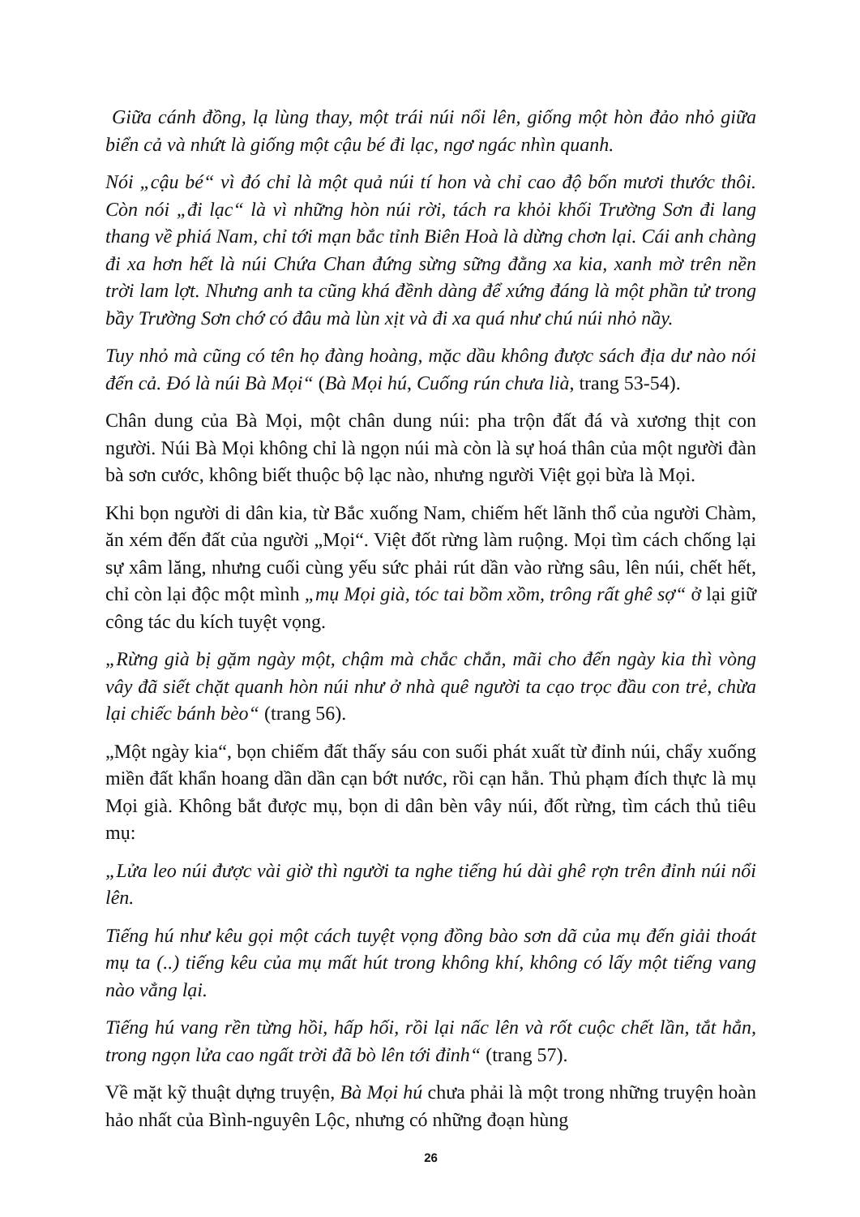Giữa cánh đồng, lạ lùng thay, một trái núi nổi lên, giống một hòn đảo nhỏ giữa biển cả và nhứt là giống một cậu bé đi lạc, ngơ ngác nhìn quanh.
Nói „cậu bé“ vì đó chỉ là một quả núi tí hon và chỉ cao độ bốn mươi thước thôi. Còn nói „đi lạc“ là vì những hòn núi rời, tách ra khỏi khối Trường Sơn đi lang thang về phiá Nam, chỉ tới mạn bắc tỉnh Biên Hoà là dừng chơn lại. Cái anh chàng đi xa hơn hết là núi Chứa Chan đứng sừng sững đằng xa kia, xanh mờ trên nền trời lam lợt. Nhưng anh ta cũng khá đềnh dàng để xứng đáng là một phần tử trong bầy Trường Sơn chớ có đâu mà lùn xịt và đi xa quá như chú núi nhỏ nầy.
Tuy nhỏ mà cũng có tên họ đàng hoàng, mặc dầu không được sách địa dư nào nói đến cả. Đó là núi Bà Mọi“ (Bà Mọi hú, Cuống rún chưa lià, trang 53-54).
Chân dung của Bà Mọi, một chân dung núi: pha trộn đất đá và xương thịt con người. Núi Bà Mọi không chỉ là ngọn núi mà còn là sự hoá thân của một người đàn bà sơn cước, không biết thuộc bộ lạc nào, nhưng người Việt gọi bừa là Mọi.
Khi bọn người di dân kia, từ Bắc xuống Nam, chiếm hết lãnh thổ của người Chàm, ăn xém đến đất của người „Mọi“. Việt đốt rừng làm ruộng. Mọi tìm cách chống lại sự xâm lăng, nhưng cuối cùng yếu sức phải rút dần vào rừng sâu, lên núi, chết hết, chỉ còn lại độc một mình „mụ Mọi già, tóc tai bồm xồm, trông rất ghê sợ“ ở lại giữ công tác du kích tuyệt vọng.
„Rừng già bị gặm ngày một, chậm mà chắc chắn, mãi cho đến ngày kia thì vòng vây đã siết chặt quanh hòn núi như ở nhà quê người ta cạo trọc đầu con trẻ, chừa lại chiếc bánh bèo“ (trang 56).
„Một ngày kia“, bọn chiếm đất thấy sáu con suối phát xuất từ đỉnh núi, chẩy xuống miền đất khẩn hoang dần dần cạn bớt nước, rồi cạn hẳn. Thủ phạm đích thực là mụ Mọi già. Không bắt được mụ, bọn di dân bèn vây núi, đốt rừng, tìm cách thủ tiêu mụ:
„Lửa leo núi được vài giờ thì người ta nghe tiếng hú dài ghê rợn trên đỉnh núi nổi lên.
Tiếng hú như kêu gọi một cách tuyệt vọng đồng bào sơn dã của mụ đến giải thoát mụ ta (..) tiếng kêu của mụ mất hút trong không khí, không có lấy một tiếng vang nào vẳng lại.
Tiếng hú vang rền từng hồi, hấp hối, rồi lại nấc lên và rốt cuộc chết lần, tắt hẳn, trong ngọn lửa cao ngất trời đã bò lên tới đỉnh“ (trang 57).
Về mặt kỹ thuật dựng truyện, Bà Mọi hú chưa phải là một trong những truyện hoàn hảo nhất của Bình-nguyên Lộc, nhưng có những đoạn hùng
26